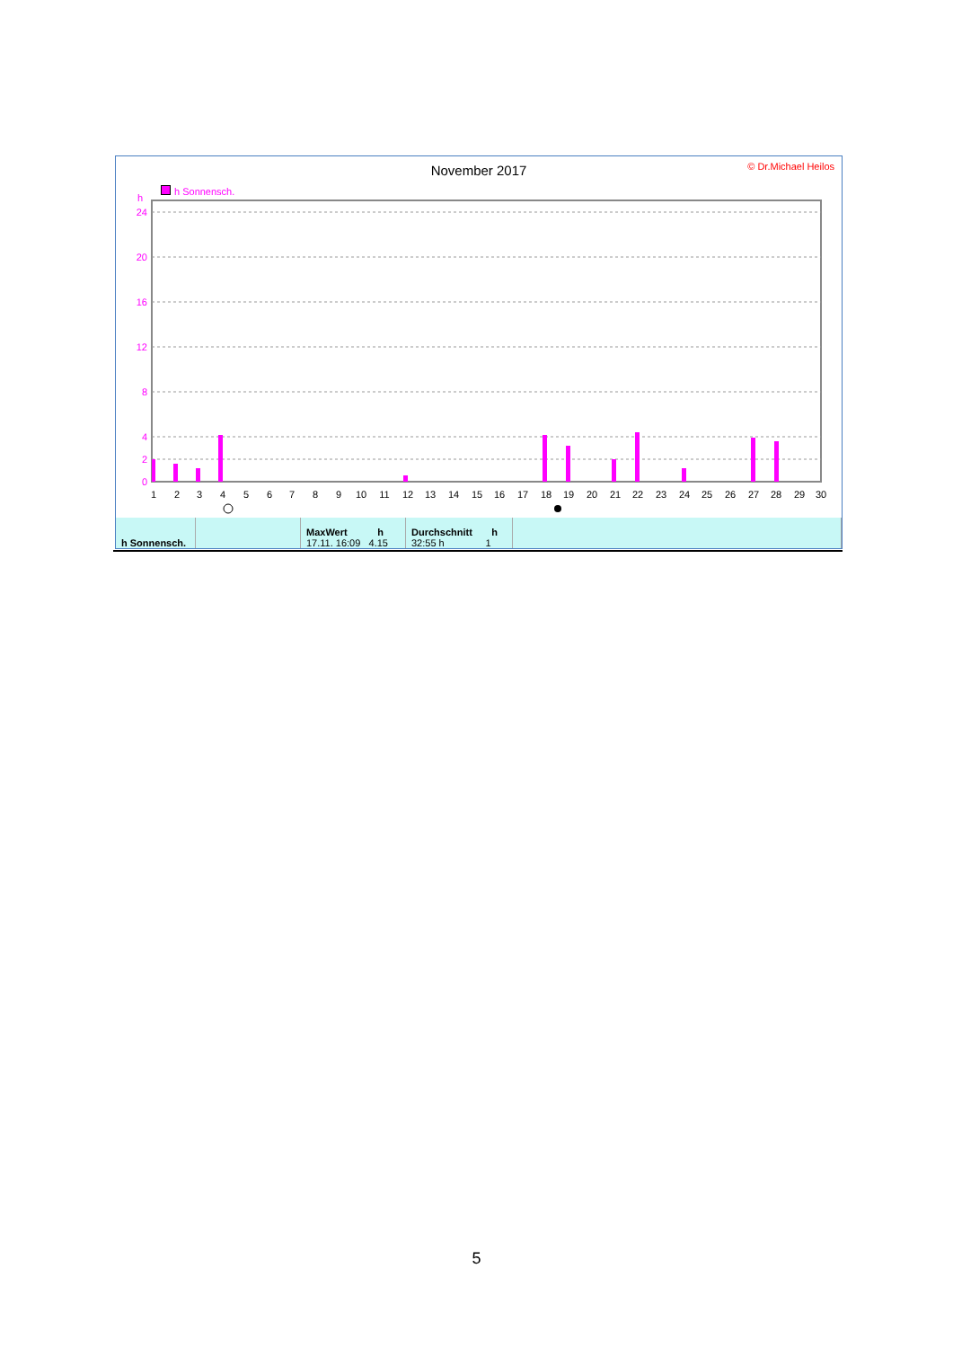November 2017
© Dr.Michael Heilos
h Sonnensch.
h
0
2
4
8
12
16
20
24
1
2
3
4
5
6
7
8
9
10
11
12
13
14
15
16
17
18
19
20
21
22
23
24
25
26
27
28
29
30
| h Sonnensch. | | MaxWert h 17.11. 16:09 4.15 | Durchschnitt h 32:55 h 1 | |
5